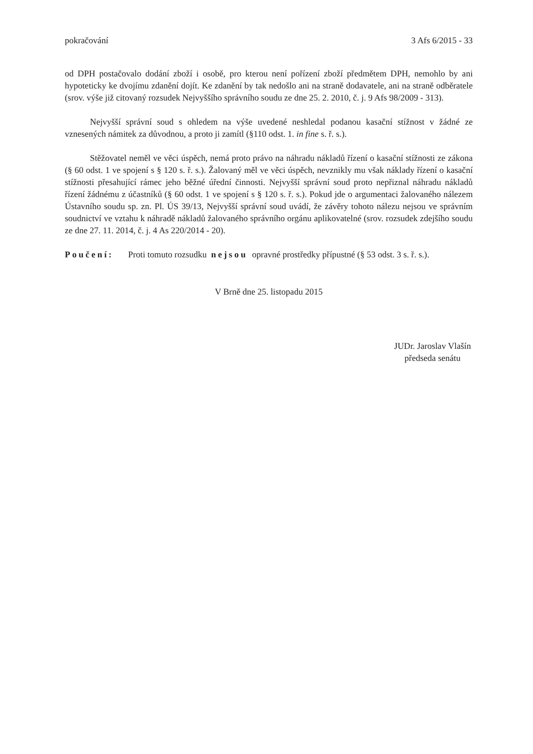pokračování 3 Afs 6/2015 - 33
od DPH postačovalo dodání zboží i osobě, pro kterou není pořízení zboží předmětem DPH, nemohlo by ani hypoteticky ke dvojímu zdanění dojít. Ke zdanění by tak nedošlo ani na straně dodavatele, ani na straně odběratele (srov. výše již citovaný rozsudek Nejvyššího správního soudu ze dne 25. 2. 2010, č. j. 9 Afs 98/2009 - 313).
Nejvyšší správní soud s ohledem na výše uvedené neshledal podanou kasační stížnost v žádné ze vznesených námitek za důvodnou, a proto ji zamítl (§110 odst. 1. in fine s. ř. s.).
Stěžovatel neměl ve věci úspěch, nemá proto právo na náhradu nákladů řízení o kasační stížnosti ze zákona (§ 60 odst. 1 ve spojení s § 120 s. ř. s.). Žalovaný měl ve věci úspěch, nevznikly mu však náklady řízení o kasační stížnosti přesahující rámec jeho běžné úřední činnosti. Nejvyšší správní soud proto nepřiznal náhradu nákladů řízení žádnému z účastníků (§ 60 odst. 1 ve spojení s § 120 s. ř. s.). Pokud jde o argumentaci žalovaného nálezem Ústavního soudu sp. zn. Pl. ÚS 39/13, Nejvyšší správní soud uvádí, že závěry tohoto nálezu nejsou ve správním soudnictví ve vztahu k náhradě nákladů žalovaného správního orgánu aplikovatelné (srov. rozsudek zdejšího soudu ze dne 27. 11. 2014, č. j. 4 As 220/2014 - 20).
Poučení: Proti tomuto rozsudku nejsou opravné prostředky přípustné (§ 53 odst. 3 s. ř. s.).
V Brně dne 25. listopadu 2015
JUDr. Jaroslav Vlašín
předseda senátu